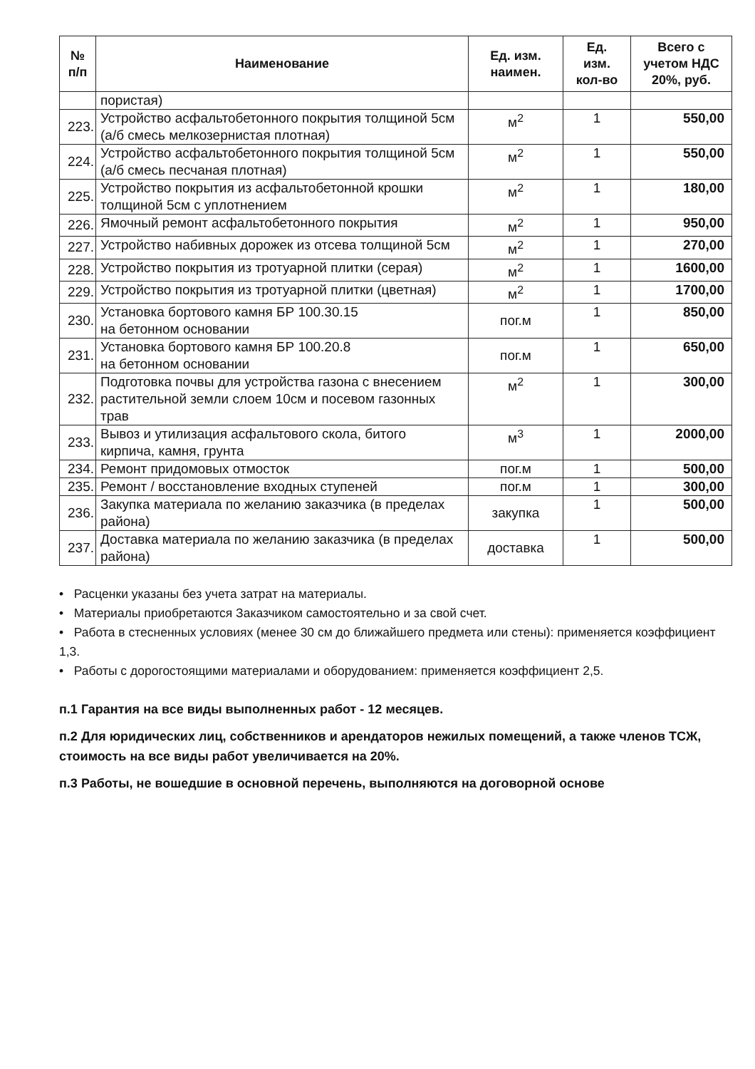| № п/п | Наименование | Ед. изм. наимен. | Ед. изм. кол-во | Всего с учетом НДС 20%, руб. |
| --- | --- | --- | --- | --- |
| | пористая) | | | |
| 223. | Устройство асфальтобетонного покрытия толщиной 5см (а/б смесь мелкозернистая плотная) | м<sup>2</sup> | 1 | 550,00 |
| 224. | Устройство асфальтобетонного покрытия толщиной 5см (а/б смесь песчаная плотная) | м<sup>2</sup> | 1 | 550,00 |
| 225. | Устройство покрытия из асфальтобетонной крошки толщиной 5см с уплотнением | м<sup>2</sup> | 1 | 180,00 |
| 226. | Ямочный ремонт асфальтобетонного покрытия | м<sup>2</sup> | 1 | 950,00 |
| 227. | Устройство набивных дорожек из отсева толщиной 5см | м<sup>2</sup> | 1 | 270,00 |
| 228. | Устройство покрытия из тротуарной плитки (серая) | м<sup>2</sup> | 1 | 1600,00 |
| 229. | Устройство покрытия из тротуарной плитки (цветная) | м<sup>2</sup> | 1 | 1700,00 |
| 230. | Установка бортового камня БР 100.30.15 на бетонном основании | пог.м | 1 | 850,00 |
| 231. | Установка бортового камня БР 100.20.8 на бетонном основании | пог.м | 1 | 650,00 |
| 232. | Подготовка почвы для устройства газона с внесением растительной земли слоем 10см и посевом газонных трав | м<sup>2</sup> | 1 | 300,00 |
| 233. | Вывоз и утилизация асфальтового скола, битого кирпича, камня, грунта | м<sup>3</sup> | 1 | 2000,00 |
| 234. | Ремонт придомовых отмосток | пог.м | 1 | 500,00 |
| 235. | Ремонт / восстановление входных ступеней | пог.м | 1 | 300,00 |
| 236. | Закупка материала по желанию заказчика (в пределах района) | закупка | 1 | 500,00 |
| 237. | Доставка материала по желанию заказчика (в пределах района) | доставка | 1 | 500,00 |
• Расценки указаны без учета затрат на материалы.
• Материалы приобретаются Заказчиком самостоятельно и за свой счет.
• Работа в стесненных условиях (менее 30 см до ближайшего предмета или стены): применяется коэффициент 1,3.
• Работы с дорогостоящими материалами и оборудованием: применяется коэффициент 2,5.
п.1 Гарантия на все виды выполненных работ - 12 месяцев.
п.2 Для юридических лиц, собственников и арендаторов нежилых помещений, а также членов ТСЖ, стоимость на все виды работ увеличивается на 20%.
п.3 Работы, не вошедшие в основной перечень, выполняются на договорной основе